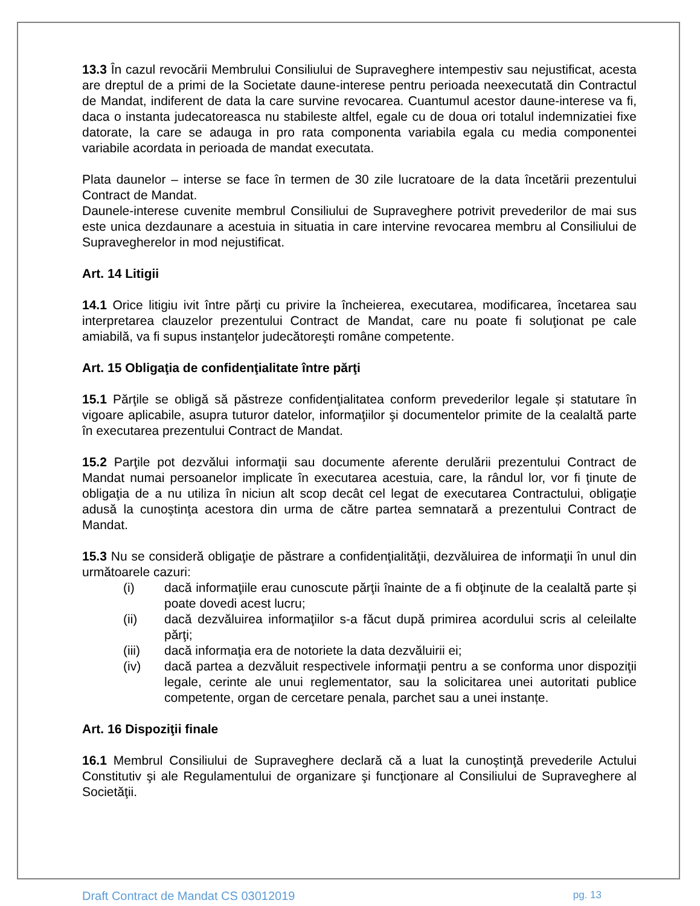13.3 În cazul revocării Membrului Consiliului de Supraveghere intempestiv sau nejustificat, acesta are dreptul de a primi de la Societate daune-interese pentru perioada neexecutată din Contractul de Mandat, indiferent de data la care survine revocarea. Cuantumul acestor daune-interese va fi, daca o instanta judecatoreasca nu stabileste altfel, egale cu de doua ori totalul indemnizatiei fixe datorate, la care se adauga in pro rata componenta variabila egala cu media componentei variabile acordata in perioada de mandat executata.
Plata daunelor – interse se face în termen de 30 zile lucratoare de la data încetării prezentului Contract de Mandat.
Daunele-interese cuvenite membrul Consiliului de Supraveghere potrivit prevederilor de mai sus este unica dezdaunare a acestuia in situatia in care intervine revocarea membru al Consiliului de Supraveghere­lor in mod nejustificat.
Art. 14 Litigii
14.1 Orice litigiu ivit între părţi cu privire la încheierea, executarea, modificarea, încetarea sau interpretarea clauzelor prezentului Contract de Mandat, care nu poate fi soluţionat pe cale amiabilă, va fi supus instanţelor judecătoreşti române competente.
Art. 15 Obligaţia de confidenţialitate între părţi
15.1 Părţile se obligă să păstreze confidenţialitatea conform prevederilor legale și statutare în vigoare aplicabile, asupra tuturor datelor, informaţiilor şi documentelor primite de la cealaltă parte în executarea prezentului Contract de Mandat.
15.2 Parţile pot dezvălui informaţii sau documente aferente derulării prezentului Contract de Mandat numai persoanelor implicate în executarea acestuia, care, la rândul lor, vor fi ţinute de obligaţia de a nu utiliza în niciun alt scop decât cel legat de executarea Contractului, obligaţie adusă la cunoştinţa acestora din urma de către partea semnatară a prezentului Contract de Mandat.
15.3 Nu se consideră obligaţie de păstrare a confidenţialităţii, dezvăluirea de informaţii în unul din următoarele cazuri:
(i) dacă informaţiile erau cunoscute părţii înainte de a fi obţinute de la cealaltă parte și poate dovedi acest lucru;
(ii) dacă dezvăluirea informaţiilor s-a făcut după primirea acordului scris al celeilalte părţi;
(iii) dacă informaţia era de notoriete la data dezvăluirii ei;
(iv) dacă partea a dezvăluit respectivele informaţii pentru a se conforma unor dispoziţii legale, cerinte ale unui reglementator, sau la solicitarea unei autoritati publice competente, organ de cercetare penala, parchet sau a unei instanțe.
Art. 16 Dispoziţii finale
16.1 Membrul Consiliului de Supraveghere declară că a luat la cunoştinţă prevederile Actului Constitutiv şi ale Regulamentului de organizare şi funcţionare al Consiliului de Supraveghere al Societăţii.
Draft Contract de Mandat CS 03012019 pg. 13